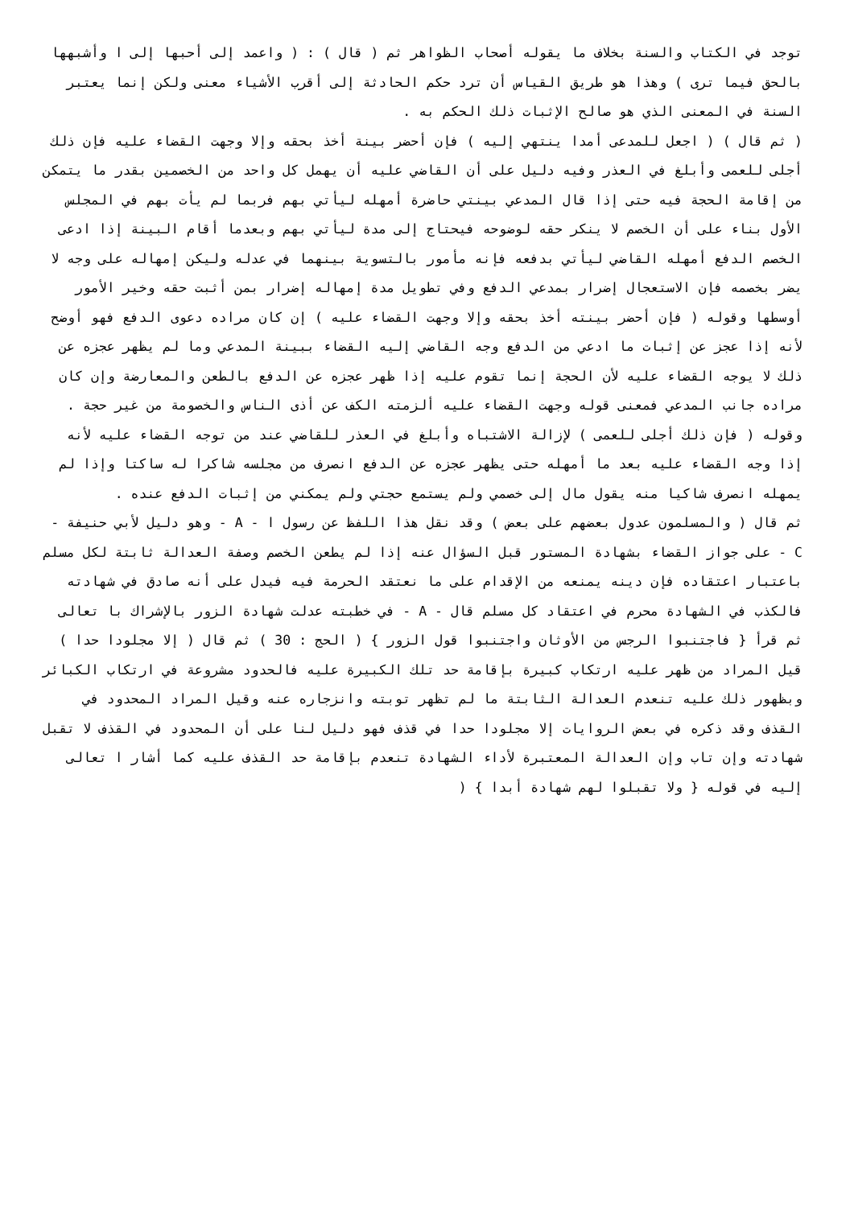توجد في الكتاب والسنة بخلاف ما يقوله أصحاب الظواهر ثم ( قال ) : ( واعمد إلى أحبها إلى ا وأشبهها بالحق فيما ترى ) وهذا هو طريق القياس أن ترد حكم الحادثة إلى أقرب الأشياء معنى ولكن إنما يعتبر السنة في المعنى الذي هو صالح الإثبات ذلك الحكم به .
( ثم قال ) ( اجعل للمدعى أمدا ينتهي إليه ) فإن أحضر بينة أخذ بحقه وإلا وجهت القضاء عليه فإن ذلك أجلى للعمى وأبلغ في العذر وفيه دليل على أن القاضي عليه أن يهمل كل واحد من الخصمين بقدر ما يتمكن من إقامة الحجة فيه حتى إذا قال المدعي بينتي حاضرة أمهله ليأتي بهم فربما لم يأت بهم في المجلس الأول بناء على أن الخصم لا ينكر حقه لوضوحه فيحتاج إلى مدة ليأتي بهم وبعدما أقام البينة إذا ادعى الخصم الدفع أمهله القاضي ليأتي بدفعه فإنه مأمور بالتسوية بينهما في عدله وليكن إمهاله على وجه لا يضر بخصمه فإن الاستعجال إضرار بمدعي الدفع وفي تطويل مدة إمهاله إضرار بمن أثبت حقه وخير الأمور أوسطها وقوله ( فإن أحضر بينته أخذ بحقه وإلا وجهت القضاء عليه ) إن كان مراده دعوى الدفع فهو أوضح لأنه إذا عجز عن إثبات ما ادعي من الدفع وجه القاضي إليه القضاء ببينة المدعي وما لم يظهر عجزه عن ذلك لا يوجه القضاء عليه لأن الحجة إنما تقوم عليه إذا ظهر عجزه عن الدفع بالطعن والمعارضة وإن كان مراده جانب المدعي فمعنى قوله وجهت القضاء عليه ألزمته الكف عن أذى الناس والخصومة من غير حجة .
وقوله ( فإن ذلك أجلى للعمى ) لإزالة الاشتباه وأبلغ في العذر للقاضي عند من توجه القضاء عليه لأنه إذا وجه القضاء عليه بعد ما أمهله حتى يظهر عجزه عن الدفع انصرف من مجلسه شاكرا له ساكتا وإذا لم يمهله انصرف شاكيا منه يقول مال إلى خصمي ولم يستمع حجتي ولم يمكني من إثبات الدفع عنده .
ثم قال ( والمسلمون عدول بعضهم على بعض ) وقد نقل هذا اللفظ عن رسول ا - A - وهو دليل لأبي حنيفة - C - على جواز القضاء بشهادة المستور قبل السؤال عنه إذا لم يطعن الخصم وصفة العدالة ثابتة لكل مسلم باعتبار اعتقاده فإن دينه يمنعه من الإقدام على ما نعتقد الحرمة فيه فيدل على أنه صادق في شهادته فالكذب في الشهادة محرم في اعتقاد كل مسلم قال - A - في خطبته عدلت شهادة الزور بالإشراك با تعالى ثم قرأ { فاجتنبوا الرجس من الأوثان واجتنبوا قول الزور } ( الحج : 30 ) ثم قال ( إلا مجلودا حدا ) قيل المراد من ظهر عليه ارتكاب كبيرة بإقامة حد تلك الكبيرة عليه فالحدود مشروعة في ارتكاب الكبائر وبظهور ذلك عليه تنعدم العدالة الثابتة ما لم تظهر توبته وانزجاره عنه وقيل المراد المحدود في القذف وقد ذكره في بعض الروايات إلا مجلودا حدا في قذف فهو دليل لنا على أن المحدود في القذف لا تقبل شهادته وإن تاب وإن العدالة المعتبرة لأداء الشهادة تنعدم بإقامة حد القذف عليه كما أشار ا تعالى إليه في قوله { ولا تقبلوا لهم شهادة أبدا } (